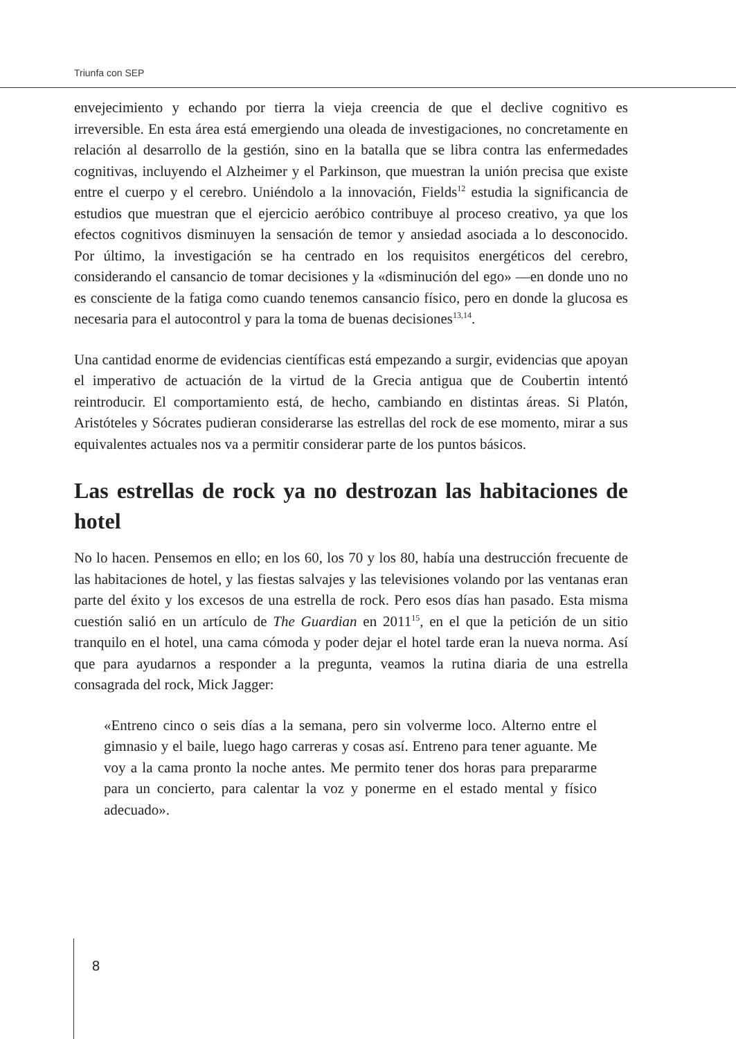Triunfa con SEP
envejecimiento y echando por tierra la vieja creencia de que el declive cognitivo es irreversible. En esta área está emergiendo una oleada de investigaciones, no concretamente en relación al desarrollo de la gestión, sino en la batalla que se libra contra las enfermedades cognitivas, incluyendo el Alzheimer y el Parkinson, que muestran la unión precisa que existe entre el cuerpo y el cerebro. Uniéndolo a la innovación, Fields<sup>12</sup> estudia la significancia de estudios que muestran que el ejercicio aeróbico contribuye al proceso creativo, ya que los efectos cognitivos disminuyen la sensación de temor y ansiedad asociada a lo desconocido. Por último, la investigación se ha centrado en los requisitos energéticos del cerebro, considerando el cansancio de tomar decisiones y la «disminución del ego» —en donde uno no es consciente de la fatiga como cuando tenemos cansancio físico, pero en donde la glucosa es necesaria para el autocontrol y para la toma de buenas decisiones<sup>13,14</sup>.
Una cantidad enorme de evidencias científicas está empezando a surgir, evidencias que apoyan el imperativo de actuación de la virtud de la Grecia antigua que de Coubertin intentó reintroducir. El comportamiento está, de hecho, cambiando en distintas áreas. Si Platón, Aristóteles y Sócrates pudieran considerarse las estrellas del rock de ese momento, mirar a sus equivalentes actuales nos va a permitir considerar parte de los puntos básicos.
Las estrellas de rock ya no destrozan las habitaciones de hotel
No lo hacen. Pensemos en ello; en los 60, los 70 y los 80, había una destrucción frecuente de las habitaciones de hotel, y las fiestas salvajes y las televisiones volando por las ventanas eran parte del éxito y los excesos de una estrella de rock. Pero esos días han pasado. Esta misma cuestión salió en un artículo de The Guardian en 2011<sup>15</sup>, en el que la petición de un sitio tranquilo en el hotel, una cama cómoda y poder dejar el hotel tarde eran la nueva norma. Así que para ayudarnos a responder a la pregunta, veamos la rutina diaria de una estrella consagrada del rock, Mick Jagger:
«Entreno cinco o seis días a la semana, pero sin volverme loco. Alterno entre el gimnasio y el baile, luego hago carreras y cosas así. Entreno para tener aguante. Me voy a la cama pronto la noche antes. Me permito tener dos horas para prepararme para un concierto, para calentar la voz y ponerme en el estado mental y físico adecuado».
8